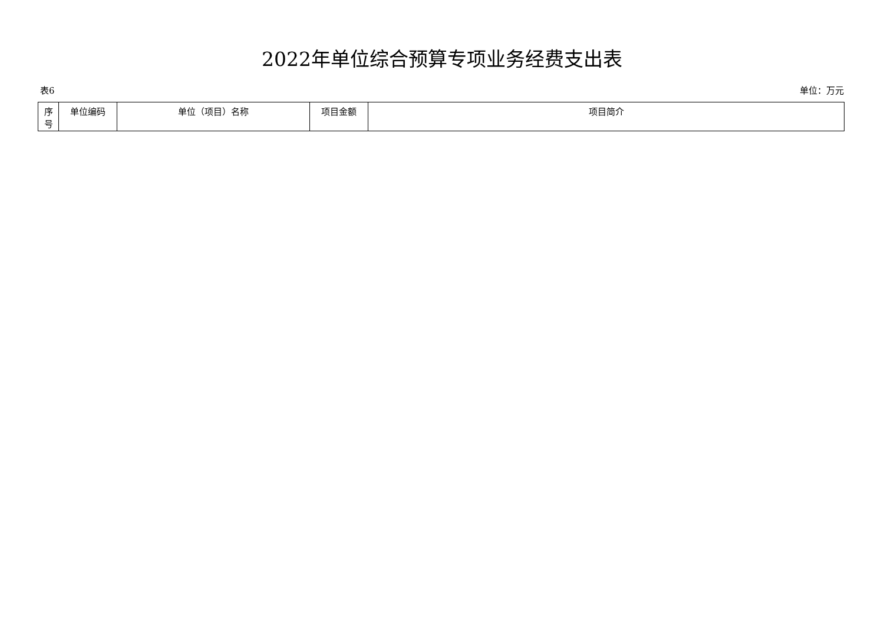2022年单位综合预算专项业务经费支出表
表6 单位：万元
| 序 号 | 单位编码 | 单位（项目）名称 | 项目金额 | 项目简介 |
| --- | --- | --- | --- | --- |